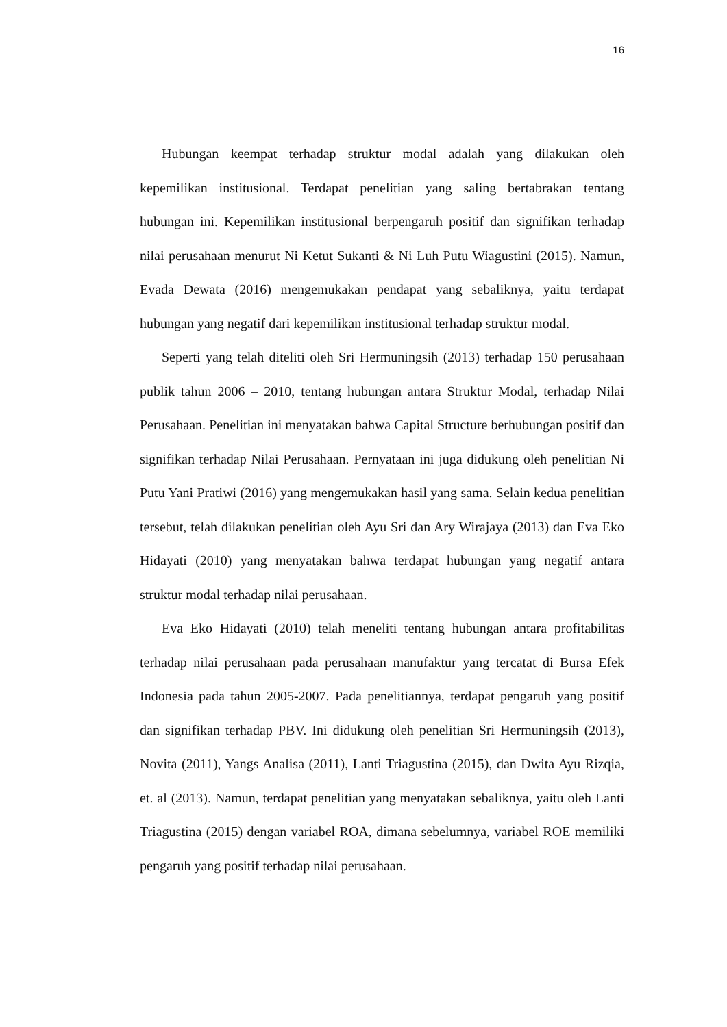16
Hubungan keempat terhadap struktur modal adalah yang dilakukan oleh kepemilikan institusional. Terdapat penelitian yang saling bertabrakan tentang hubungan ini. Kepemilikan institusional berpengaruh positif dan signifikan terhadap nilai perusahaan menurut Ni Ketut Sukanti & Ni Luh Putu Wiagustini (2015). Namun, Evada Dewata (2016) mengemukakan pendapat yang sebaliknya, yaitu terdapat hubungan yang negatif dari kepemilikan institusional terhadap struktur modal.
Seperti yang telah diteliti oleh Sri Hermuningsih (2013) terhadap 150 perusahaan publik tahun 2006 – 2010, tentang hubungan antara Struktur Modal, terhadap Nilai Perusahaan. Penelitian ini menyatakan bahwa Capital Structure berhubungan positif dan signifikan terhadap Nilai Perusahaan. Pernyataan ini juga didukung oleh penelitian Ni Putu Yani Pratiwi (2016) yang mengemukakan hasil yang sama. Selain kedua penelitian tersebut, telah dilakukan penelitian oleh Ayu Sri dan Ary Wirajaya (2013) dan Eva Eko Hidayati (2010) yang menyatakan bahwa terdapat hubungan yang negatif antara struktur modal terhadap nilai perusahaan.
Eva Eko Hidayati (2010) telah meneliti tentang hubungan antara profitabilitas terhadap nilai perusahaan pada perusahaan manufaktur yang tercatat di Bursa Efek Indonesia pada tahun 2005-2007. Pada penelitiannya, terdapat pengaruh yang positif dan signifikan terhadap PBV. Ini didukung oleh penelitian Sri Hermuningsih (2013), Novita (2011), Yangs Analisa (2011), Lanti Triagustina (2015), dan Dwita Ayu Rizqia, et. al (2013). Namun, terdapat penelitian yang menyatakan sebaliknya, yaitu oleh Lanti Triagustina (2015) dengan variabel ROA, dimana sebelumnya, variabel ROE memiliki pengaruh yang positif terhadap nilai perusahaan.